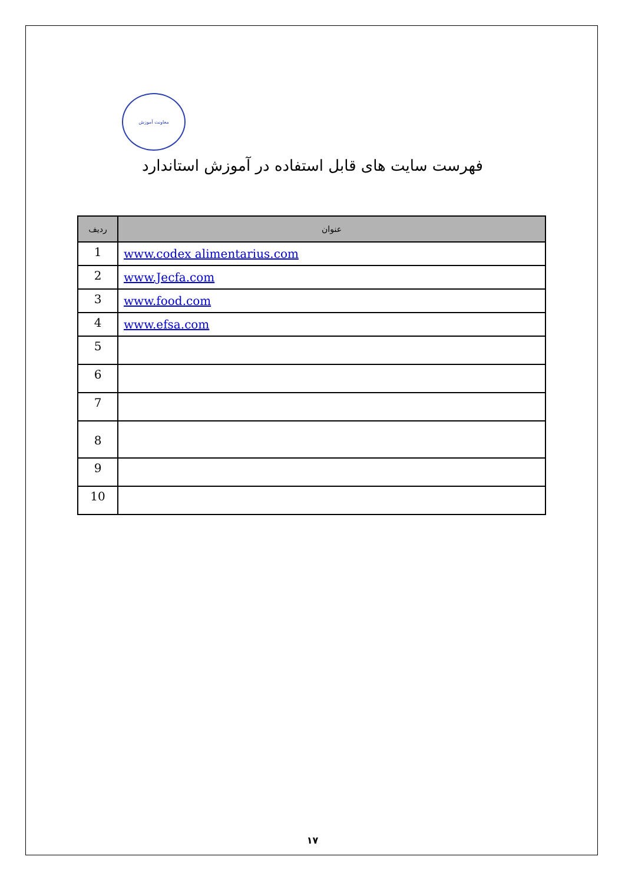معاونت آموزش
فهرست سایت های قابل استفاده در آموزش استاندارد
| ردیف | عنوان |
| --- | --- |
| 1 | www.codex alimentarius.com |
| 2 | www.Jecfa.com |
| 3 | www.food.com |
| 4 | www.efsa.com |
| 5 | |
| 6 | |
| 7 | |
| 8 | |
| 9 | |
| 10 | |
۱۷